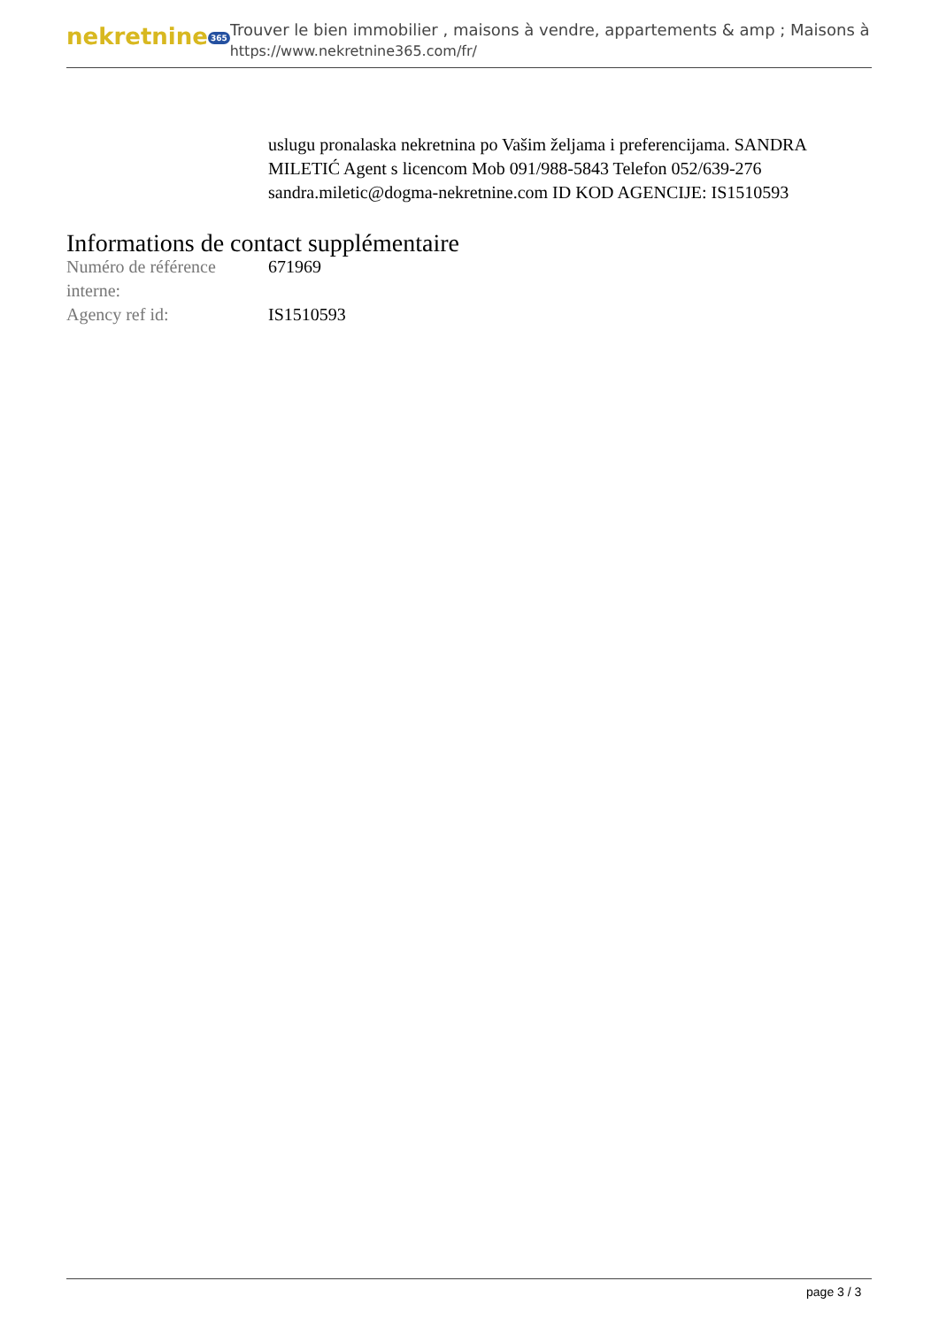nekretnine 365
Trouver le bien immobilier , maisons à vendre, appartements & amp ; Maisons à
https://www.nekretnine365.com/fr/
uslugu pronalaska nekretnina po Vašim željama i preferencijama. SANDRA MILETIĆ Agent s licencom Mob 091/988-5843 Telefon 052/639-276 sandra.miletic@dogma-nekretnine.com ID KOD AGENCIJE: IS1510593
Informations de contact supplémentaire
| Numéro de référence interne: | 671969 |
| Agency ref id: | IS1510593 |
page 3 / 3